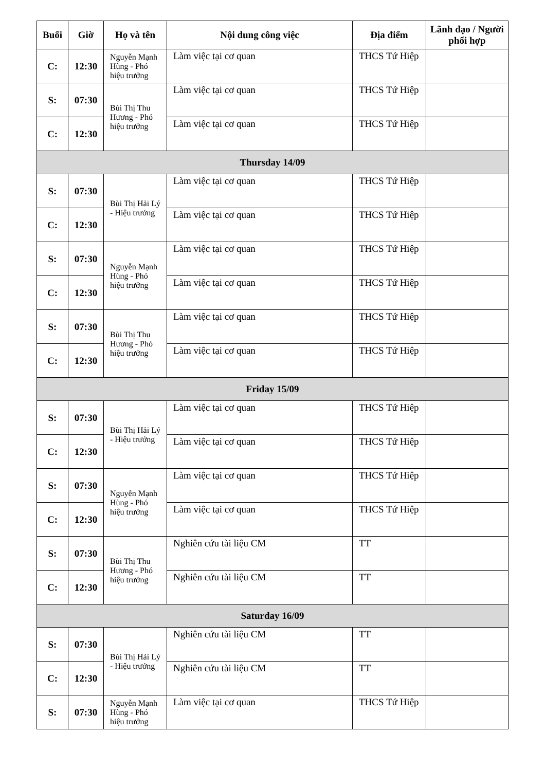| Buổi | Giờ | Họ và tên | Nội dung công việc | Địa điểm | Lãnh đạo / Người phối hợp |
| --- | --- | --- | --- | --- | --- |
| C: | 12:30 | Nguyễn Mạnh Hùng - Phó hiệu trưởng | Làm việc tại cơ quan | THCS Tứ Hiệp | |
| S: | 07:30 | Bùi Thị Thu Hương - Phó hiệu trưởng | Làm việc tại cơ quan | THCS Tứ Hiệp | |
| C: | 12:30 | | Làm việc tại cơ quan | THCS Tứ Hiệp | |
| Thursday 14/09 | | | | | |
| S: | 07:30 | Bùi Thị Hải Lý - Hiệu trưởng | Làm việc tại cơ quan | THCS Tứ Hiệp | |
| C: | 12:30 | | Làm việc tại cơ quan | THCS Tứ Hiệp | |
| S: | 07:30 | Nguyễn Mạnh Hùng - Phó hiệu trưởng | Làm việc tại cơ quan | THCS Tứ Hiệp | |
| C: | 12:30 | | Làm việc tại cơ quan | THCS Tứ Hiệp | |
| S: | 07:30 | Bùi Thị Thu Hương - Phó hiệu trưởng | Làm việc tại cơ quan | THCS Tứ Hiệp | |
| C: | 12:30 | | Làm việc tại cơ quan | THCS Tứ Hiệp | |
| Friday 15/09 | | | | | |
| S: | 07:30 | Bùi Thị Hải Lý - Hiệu trưởng | Làm việc tại cơ quan | THCS Tứ Hiệp | |
| C: | 12:30 | | Làm việc tại cơ quan | THCS Tứ Hiệp | |
| S: | 07:30 | Nguyễn Mạnh Hùng - Phó hiệu trưởng | Làm việc tại cơ quan | THCS Tứ Hiệp | |
| C: | 12:30 | | Làm việc tại cơ quan | THCS Tứ Hiệp | |
| S: | 07:30 | Bùi Thị Thu Hương - Phó hiệu trưởng | Nghiên cứu tài liệu CM | TT | |
| C: | 12:30 | | Nghiên cứu tài liệu CM | TT | |
| Saturday 16/09 | | | | | |
| S: | 07:30 | Bùi Thị Hải Lý - Hiệu trưởng | Nghiên cứu tài liệu CM | TT | |
| C: | 12:30 | | Nghiên cứu tài liệu CM | TT | |
| S: | 07:30 | Nguyễn Mạnh Hùng - Phó hiệu trưởng | Làm việc tại cơ quan | THCS Tứ Hiệp | |